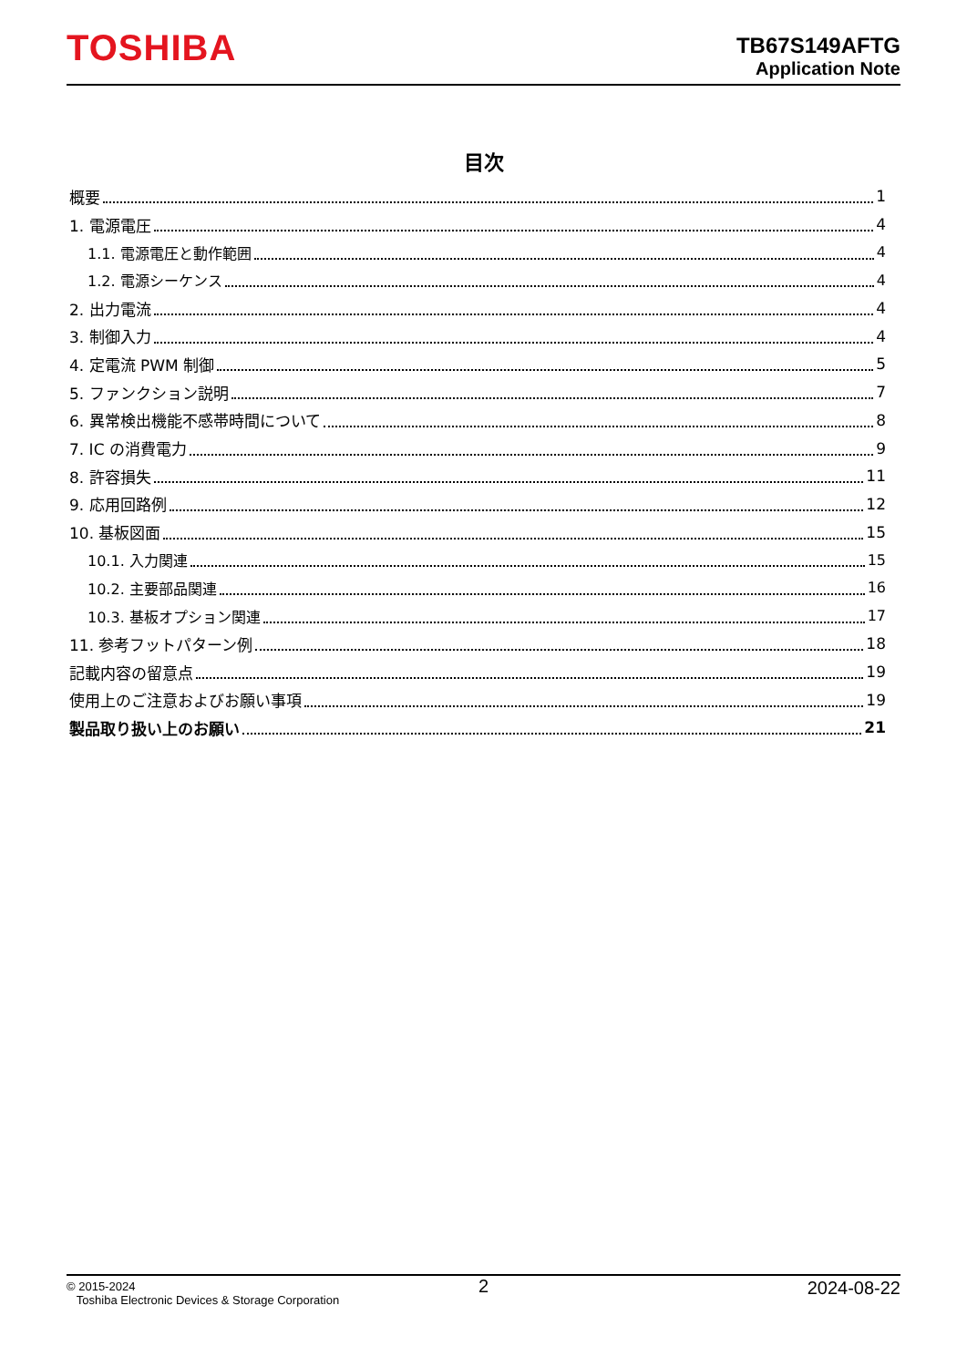TOSHIBA
TB67S149AFTG
Application Note
目次
概要 1
1. 電源電圧 4
1.1. 電源電圧と動作範囲 4
1.2. 電源シーケンス 4
2. 出力電流 4
3. 制御入力 4
4. 定電流 PWM 制御 5
5. ファンクション説明 7
6. 異常検出機能不感帯時間について 8
7. IC の消費電力 9
8. 許容損失 11
9. 応用回路例 12
10. 基板図面 15
10.1. 入力関連 15
10.2. 主要部品関連 16
10.3. 基板オプション関連 17
11. 参考フットパターン例 18
記載内容の留意点 19
使用上のご注意およびお願い事項 19
製品取り扱い上のお願い 21
© 2015-2024
Toshiba Electronic Devices & Storage Corporation
2 2024-08-22